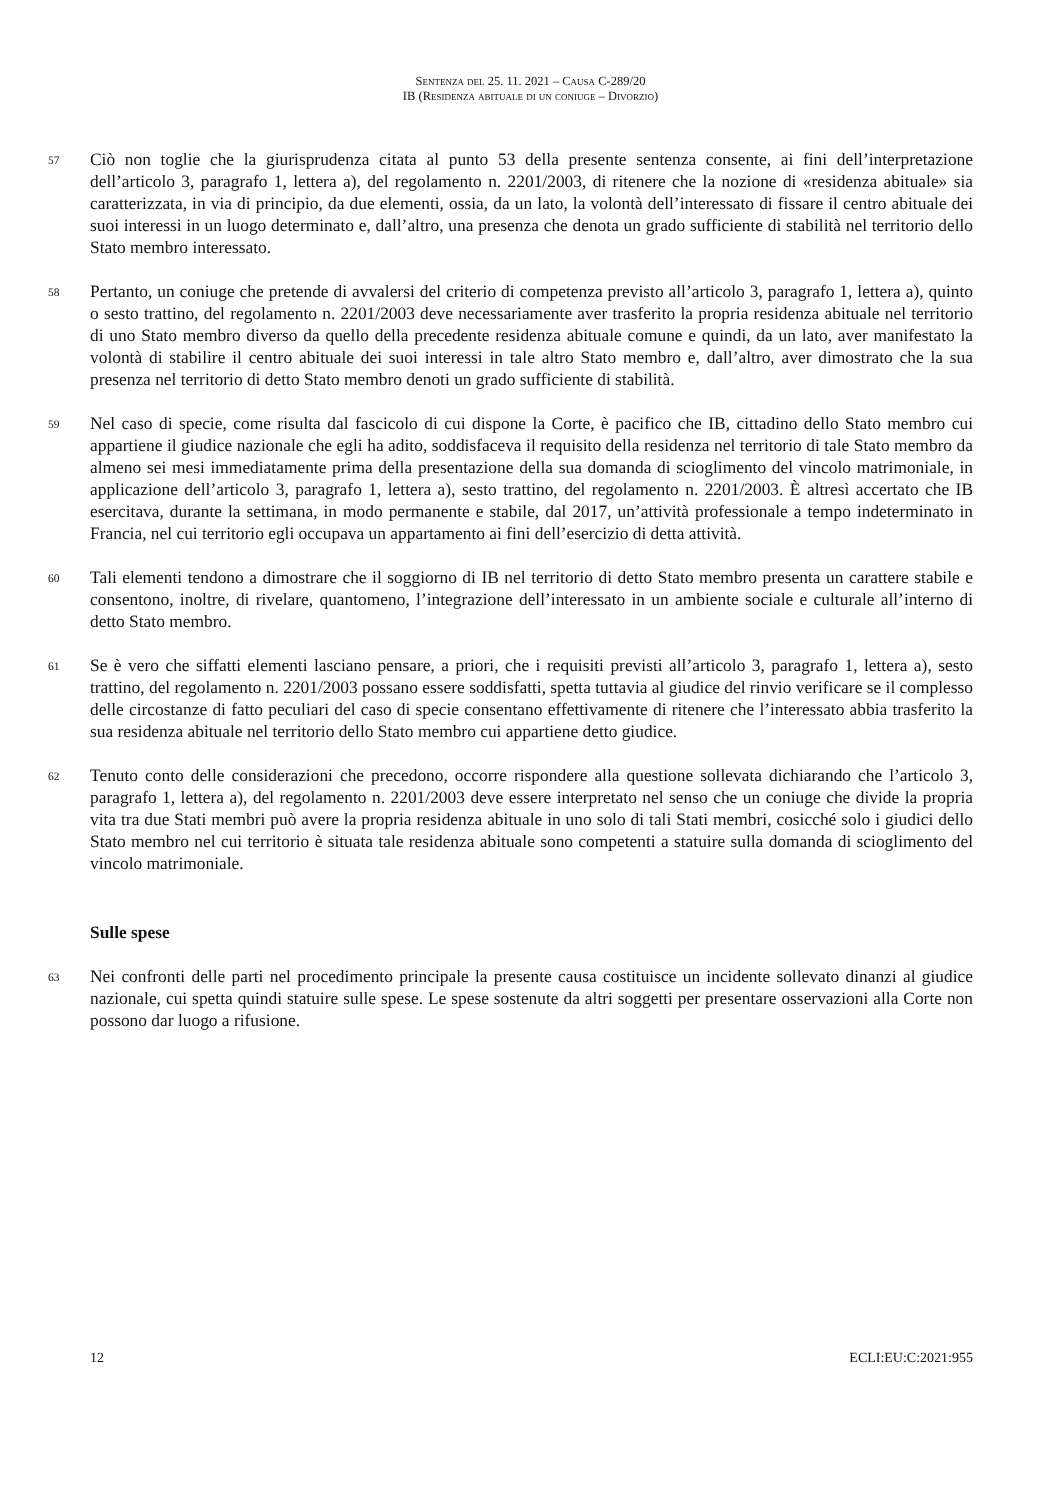Sentenza del 25. 11. 2021 – Causa C-289/20
IB (Residenza abituale di un coniuge – Divorzio)
57
Ciò non toglie che la giurisprudenza citata al punto 53 della presente sentenza consente, ai fini dell’interpretazione dell’articolo 3, paragrafo 1, lettera a), del regolamento n. 2201/2003, di ritenere che la nozione di «residenza abituale» sia caratterizzata, in via di principio, da due elementi, ossia, da un lato, la volontà dell’interessato di fissare il centro abituale dei suoi interessi in un luogo determinato e, dall’altro, una presenza che denota un grado sufficiente di stabilità nel territorio dello Stato membro interessato.
58
Pertanto, un coniuge che pretende di avvalersi del criterio di competenza previsto all’articolo 3, paragrafo 1, lettera a), quinto o sesto trattino, del regolamento n. 2201/2003 deve necessariamente aver trasferito la propria residenza abituale nel territorio di uno Stato membro diverso da quello della precedente residenza abituale comune e quindi, da un lato, aver manifestato la volontà di stabilire il centro abituale dei suoi interessi in tale altro Stato membro e, dall’altro, aver dimostrato che la sua presenza nel territorio di detto Stato membro denoti un grado sufficiente di stabilità.
59
Nel caso di specie, come risulta dal fascicolo di cui dispone la Corte, è pacifico che IB, cittadino dello Stato membro cui appartiene il giudice nazionale che egli ha adito, soddisfaceva il requisito della residenza nel territorio di tale Stato membro da almeno sei mesi immediatamente prima della presentazione della sua domanda di scioglimento del vincolo matrimoniale, in applicazione dell’articolo 3, paragrafo 1, lettera a), sesto trattino, del regolamento n. 2201/2003. È altresì accertato che IB esercitava, durante la settimana, in modo permanente e stabile, dal 2017, un’attività professionale a tempo indeterminato in Francia, nel cui territorio egli occupava un appartamento ai fini dell’esercizio di detta attività.
60
Tali elementi tendono a dimostrare che il soggiorno di IB nel territorio di detto Stato membro presenta un carattere stabile e consentono, inoltre, di rivelare, quantomeno, l’integrazione dell’interessato in un ambiente sociale e culturale all’interno di detto Stato membro.
61
Se è vero che siffatti elementi lasciano pensare, a priori, che i requisiti previsti all’articolo 3, paragrafo 1, lettera a), sesto trattino, del regolamento n. 2201/2003 possano essere soddisfatti, spetta tuttavia al giudice del rinvio verificare se il complesso delle circostanze di fatto peculiari del caso di specie consentano effettivamente di ritenere che l’interessato abbia trasferito la sua residenza abituale nel territorio dello Stato membro cui appartiene detto giudice.
62
Tenuto conto delle considerazioni che precedono, occorre rispondere alla questione sollevata dichiarando che l’articolo 3, paragrafo 1, lettera a), del regolamento n. 2201/2003 deve essere interpretato nel senso che un coniuge che divide la propria vita tra due Stati membri può avere la propria residenza abituale in uno solo di tali Stati membri, cosicché solo i giudici dello Stato membro nel cui territorio è situata tale residenza abituale sono competenti a statuire sulla domanda di scioglimento del vincolo matrimoniale.
Sulle spese
63
Nei confronti delle parti nel procedimento principale la presente causa costituisce un incidente sollevato dinanzi al giudice nazionale, cui spetta quindi statuire sulle spese. Le spese sostenute da altri soggetti per presentare osservazioni alla Corte non possono dar luogo a rifusione.
12 ECLI:EU:C:2021:955